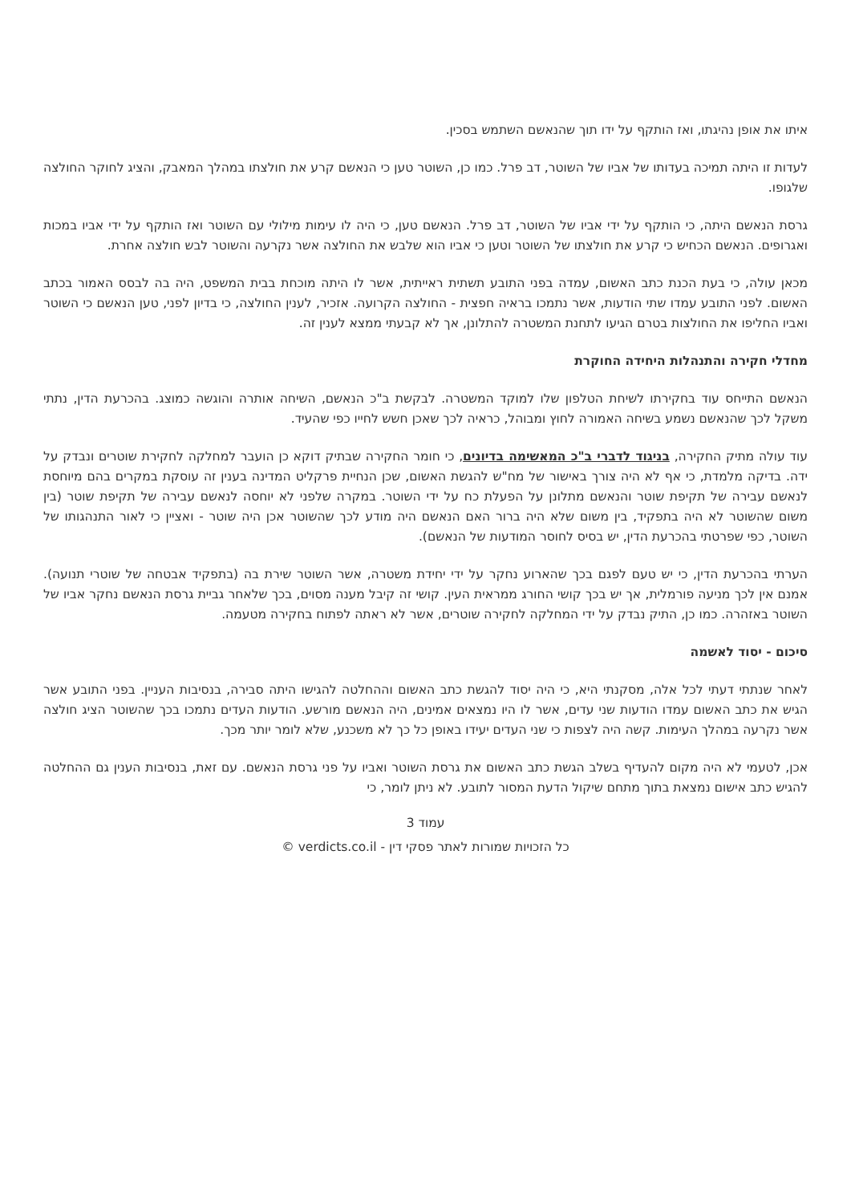איתו את אופן נהיגתו, ואז הותקף על ידו תוך שהנאשם השתמש בסכין.
לעדות זו היתה תמיכה בעדותו של אביו של השוטר, דב פרל. כמו כן, השוטר טען כי הנאשם קרע את חולצתו במהלך המאבק, והציג לחוקר החולצה שלגופו.
גרסת הנאשם היתה, כי הותקף על ידי אביו של השוטר, דב פרל. הנאשם טען, כי היה לו עימות מילולי עם השוטר ואז הותקף על ידי אביו במכות ואגרופים. הנאשם הכחיש כי קרע את חולצתו של השוטר וטען כי אביו הוא שלבש את החולצה אשר נקרעה והשוטר לבש חולצה אחרת.
מכאן עולה, כי בעת הכנת כתב האשום, עמדה בפני התובע תשתית ראייתית, אשר לו היתה מוכחת בבית המשפט, היה בה לבסס האמור בכתב האשום. לפני התובע עמדו שתי הודעות, אשר נתמכו בראיה חפצית - החולצה הקרועה. אזכיר, לענין החולצה, כי בדיון לפני, טען הנאשם כי השוטר ואביו החליפו את החולצות בטרם הגיעו לתחנת המשטרה להתלונן, אך לא קבעתי ממצא לענין זה.
מחדלי חקירה והתנהלות היחידה החוקרת
הנאשם התייחס עוד בחקירתו לשיחת הטלפון שלו למוקד המשטרה. לבקשת ב"כ הנאשם, השיחה אותרה והוגשה כמוצג. בהכרעת הדין, נתתי משקל לכך שהנאשם נשמע בשיחה האמורה לחוץ ומבוהל, כראיה לכך שאכן חשש לחייו כפי שהעיד.
עוד עולה מתיק החקירה, בניגוד לדברי ב"כ המאשימה בדיונים, כי חומר החקירה שבתיק דוקא כן הועבר למחלקה לחקירת שוטרים ונבדק על ידה. בדיקה מלמדת, כי אף לא היה צורך באישור של מח"ש להגשת האשום, שכן הנחיית פרקליט המדינה בענין זה עוסקת במקרים בהם מיוחסת לנאשם עבירה של תקיפת שוטר והנאשם מתלונן על הפעלת כח על ידי השוטר. במקרה שלפני לא יוחסה לנאשם עבירה של תקיפת שוטר (בין משום שהשוטר לא היה בתפקיד, בין משום שלא היה ברור האם הנאשם היה מודע לכך שהשוטר אכן היה שוטר - ואציין כי לאור התנהגותו של השוטר, כפי שפרטתי בהכרעת הדין, יש בסיס לחוסר המודעות של הנאשם).
הערתי בהכרעת הדין, כי יש טעם לפגם בכך שהארוע נחקר על ידי יחידת משטרה, אשר השוטר שירת בה (בתפקיד אבטחה של שוטרי תנועה). אמנם אין לכך מניעה פורמלית, אך יש בכך קושי החורג ממראית העין. קושי זה קיבל מענה מסוים, בכך שלאחר גביית גרסת הנאשם נחקר אביו של השוטר באזהרה. כמו כן, התיק נבדק על ידי המחלקה לחקירה שוטרים, אשר לא ראתה לפתוח בחקירה מטעמה.
סיכום - יסוד לאשמה
לאחר שנתתי דעתי לכל אלה, מסקנתי היא, כי היה יסוד להגשת כתב האשום וההחלטה להגישו היתה סבירה, בנסיבות העניין. בפני התובע אשר הגיש את כתב האשום עמדו הודעות שני עדים, אשר לו היו נמצאים אמינים, היה הנאשם מורשע. הודעות העדים נתמכו בכך שהשוטר הציג חולצה אשר נקרעה במהלך העימות. קשה היה לצפות כי שני העדים יעידו באופן כל כך לא משכנע, שלא לומר יותר מכך.
אכן, לטעמי לא היה מקום להעדיף בשלב הגשת כתב האשום את גרסת השוטר ואביו על פני גרסת הנאשם. עם זאת, בנסיבות הענין גם ההחלטה להגיש כתב אישום נמצאת בתוך מתחם שיקול הדעת המסור לתובע. לא ניתן לומר, כי
עמוד 3
כל הזכויות שמורות לאתר פסקי דין - verdicts.co.il ©